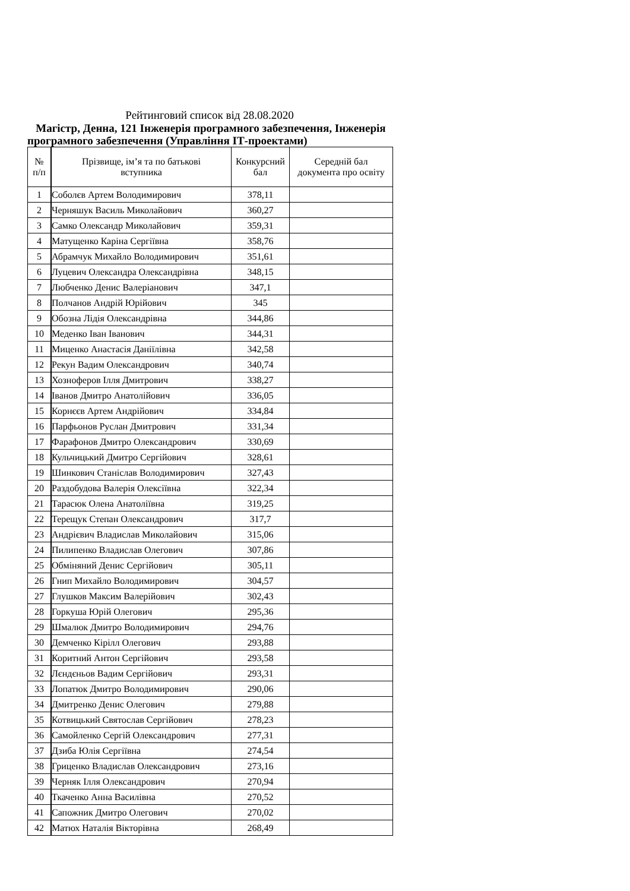Рейтинговий список від 28.08.2020
Магістр, Денна, 121 Інженерія програмного забезпечення, Інженерія програмного забезпечення (Управління ІТ-проектами)
| № п/п | Прізвище, ім’я та по батькові вступника | Конкурсний бал | Середній бал документа про освіту |
| --- | --- | --- | --- |
| 1 | Соболєв Артем Володимирович | 378,11 | |
| 2 | Черняшук Василь Миколайович | 360,27 | |
| 3 | Самко Олександр Миколайович | 359,31 | |
| 4 | Матущенко Каріна Сергіївна | 358,76 | |
| 5 | Абрамчук Михайло Володимирович | 351,61 | |
| 6 | Луцевич Олександра Олександрівна | 348,15 | |
| 7 | Любченко Денис Валеріанович | 347,1 | |
| 8 | Полчанов Андрій Юрійович | 345 | |
| 9 | Обозна Лідія Олександрівна | 344,86 | |
| 10 | Меденко Іван Іванович | 344,31 | |
| 11 | Миценко Анастасія Даніїлівна | 342,58 | |
| 12 | Рекун Вадим Олександрович | 340,74 | |
| 13 | Хозноферов Ілля Дмитрович | 338,27 | |
| 14 | Іванов Дмитро Анатолійович | 336,05 | |
| 15 | Корнєєв Артем Андрійович | 334,84 | |
| 16 | Парфьонов Руслан Дмитрович | 331,34 | |
| 17 | Фарафонов Дмитро Олександрович | 330,69 | |
| 18 | Кульчицький Дмитро Сергійович | 328,61 | |
| 19 | Шинкович Станіслав Володимирович | 327,43 | |
| 20 | Раздобудова Валерія Олексіївна | 322,34 | |
| 21 | Тарасюк Олена Анатоліївна | 319,25 | |
| 22 | Терещук Степан Олександрович | 317,7 | |
| 23 | Андрієвич Владислав Миколайович | 315,06 | |
| 24 | Пилипенко Владислав Олегович | 307,86 | |
| 25 | Обміняний Денис Сергійович | 305,11 | |
| 26 | Гнип Михайло Володимирович | 304,57 | |
| 27 | Глушков Максим Валерійович | 302,43 | |
| 28 | Горкуша Юрій Олегович | 295,36 | |
| 29 | Шмалюк Дмитро Володимирович | 294,76 | |
| 30 | Демченко Кірілл Олегович | 293,88 | |
| 31 | Коритний Антон Сергійович | 293,58 | |
| 32 | Лєндєньов Вадим Сергійович | 293,31 | |
| 33 | Лопатюк Дмитро Володимирович | 290,06 | |
| 34 | Дмитренко Денис Олегович | 279,88 | |
| 35 | Котвицький Святослав Сергійович | 278,23 | |
| 36 | Самойленко Сергій Олександрович | 277,31 | |
| 37 | Дзиба Юлія Сергіївна | 274,54 | |
| 38 | Гриценко Владислав Олександрович | 273,16 | |
| 39 | Черняк Ілля Олександрович | 270,94 | |
| 40 | Ткаченко Анна Василівна | 270,52 | |
| 41 | Сапожник Дмитро Олегович | 270,02 | |
| 42 | Матюх Наталія Вікторівна | 268,49 | |